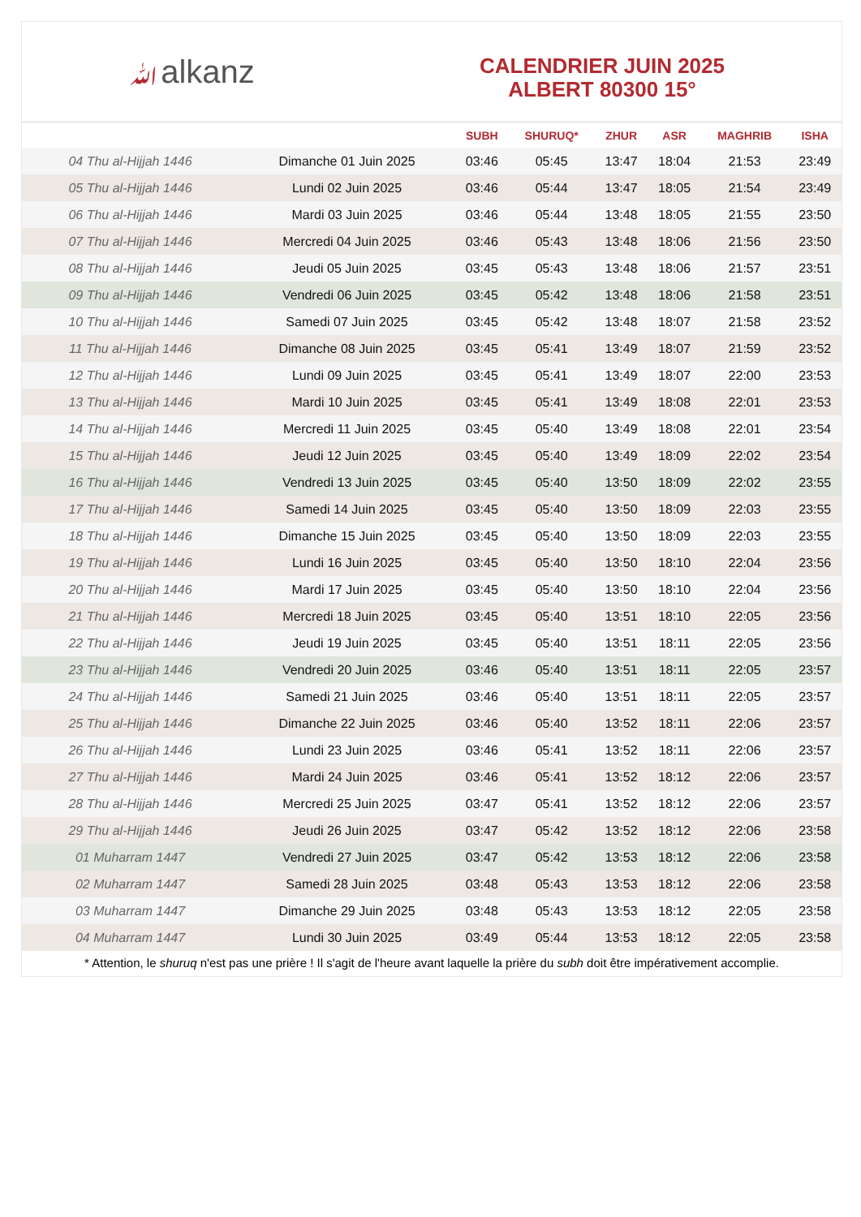ﷲalkanz
CALENDRIER JUIN 2025
ALBERT 80300 15°
| | | SUBH | SHURUQ* | ZHUR | ASR | MAGHRIB | ISHA |
| --- | --- | --- | --- | --- | --- | --- | --- |
| 04 Thu al-Hijjah 1446 | Dimanche 01 Juin 2025 | 03:46 | 05:45 | 13:47 | 18:04 | 21:53 | 23:49 |
| 05 Thu al-Hijjah 1446 | Lundi 02 Juin 2025 | 03:46 | 05:44 | 13:47 | 18:05 | 21:54 | 23:49 |
| 06 Thu al-Hijjah 1446 | Mardi 03 Juin 2025 | 03:46 | 05:44 | 13:48 | 18:05 | 21:55 | 23:50 |
| 07 Thu al-Hijjah 1446 | Mercredi 04 Juin 2025 | 03:46 | 05:43 | 13:48 | 18:06 | 21:56 | 23:50 |
| 08 Thu al-Hijjah 1446 | Jeudi 05 Juin 2025 | 03:45 | 05:43 | 13:48 | 18:06 | 21:57 | 23:51 |
| 09 Thu al-Hijjah 1446 | Vendredi 06 Juin 2025 | 03:45 | 05:42 | 13:48 | 18:06 | 21:58 | 23:51 |
| 10 Thu al-Hijjah 1446 | Samedi 07 Juin 2025 | 03:45 | 05:42 | 13:48 | 18:07 | 21:58 | 23:52 |
| 11 Thu al-Hijjah 1446 | Dimanche 08 Juin 2025 | 03:45 | 05:41 | 13:49 | 18:07 | 21:59 | 23:52 |
| 12 Thu al-Hijjah 1446 | Lundi 09 Juin 2025 | 03:45 | 05:41 | 13:49 | 18:07 | 22:00 | 23:53 |
| 13 Thu al-Hijjah 1446 | Mardi 10 Juin 2025 | 03:45 | 05:41 | 13:49 | 18:08 | 22:01 | 23:53 |
| 14 Thu al-Hijjah 1446 | Mercredi 11 Juin 2025 | 03:45 | 05:40 | 13:49 | 18:08 | 22:01 | 23:54 |
| 15 Thu al-Hijjah 1446 | Jeudi 12 Juin 2025 | 03:45 | 05:40 | 13:49 | 18:09 | 22:02 | 23:54 |
| 16 Thu al-Hijjah 1446 | Vendredi 13 Juin 2025 | 03:45 | 05:40 | 13:50 | 18:09 | 22:02 | 23:55 |
| 17 Thu al-Hijjah 1446 | Samedi 14 Juin 2025 | 03:45 | 05:40 | 13:50 | 18:09 | 22:03 | 23:55 |
| 18 Thu al-Hijjah 1446 | Dimanche 15 Juin 2025 | 03:45 | 05:40 | 13:50 | 18:09 | 22:03 | 23:55 |
| 19 Thu al-Hijjah 1446 | Lundi 16 Juin 2025 | 03:45 | 05:40 | 13:50 | 18:10 | 22:04 | 23:56 |
| 20 Thu al-Hijjah 1446 | Mardi 17 Juin 2025 | 03:45 | 05:40 | 13:50 | 18:10 | 22:04 | 23:56 |
| 21 Thu al-Hijjah 1446 | Mercredi 18 Juin 2025 | 03:45 | 05:40 | 13:51 | 18:10 | 22:05 | 23:56 |
| 22 Thu al-Hijjah 1446 | Jeudi 19 Juin 2025 | 03:45 | 05:40 | 13:51 | 18:11 | 22:05 | 23:56 |
| 23 Thu al-Hijjah 1446 | Vendredi 20 Juin 2025 | 03:46 | 05:40 | 13:51 | 18:11 | 22:05 | 23:57 |
| 24 Thu al-Hijjah 1446 | Samedi 21 Juin 2025 | 03:46 | 05:40 | 13:51 | 18:11 | 22:05 | 23:57 |
| 25 Thu al-Hijjah 1446 | Dimanche 22 Juin 2025 | 03:46 | 05:40 | 13:52 | 18:11 | 22:06 | 23:57 |
| 26 Thu al-Hijjah 1446 | Lundi 23 Juin 2025 | 03:46 | 05:41 | 13:52 | 18:11 | 22:06 | 23:57 |
| 27 Thu al-Hijjah 1446 | Mardi 24 Juin 2025 | 03:46 | 05:41 | 13:52 | 18:12 | 22:06 | 23:57 |
| 28 Thu al-Hijjah 1446 | Mercredi 25 Juin 2025 | 03:47 | 05:41 | 13:52 | 18:12 | 22:06 | 23:57 |
| 29 Thu al-Hijjah 1446 | Jeudi 26 Juin 2025 | 03:47 | 05:42 | 13:52 | 18:12 | 22:06 | 23:58 |
| 01 Muharram 1447 | Vendredi 27 Juin 2025 | 03:47 | 05:42 | 13:53 | 18:12 | 22:06 | 23:58 |
| 02 Muharram 1447 | Samedi 28 Juin 2025 | 03:48 | 05:43 | 13:53 | 18:12 | 22:06 | 23:58 |
| 03 Muharram 1447 | Dimanche 29 Juin 2025 | 03:48 | 05:43 | 13:53 | 18:12 | 22:05 | 23:58 |
| 04 Muharram 1447 | Lundi 30 Juin 2025 | 03:49 | 05:44 | 13:53 | 18:12 | 22:05 | 23:58 |
* Attention, le shuruq n'est pas une prière ! Il s'agit de l'heure avant laquelle la prière du subh doit être impérativement accomplie.